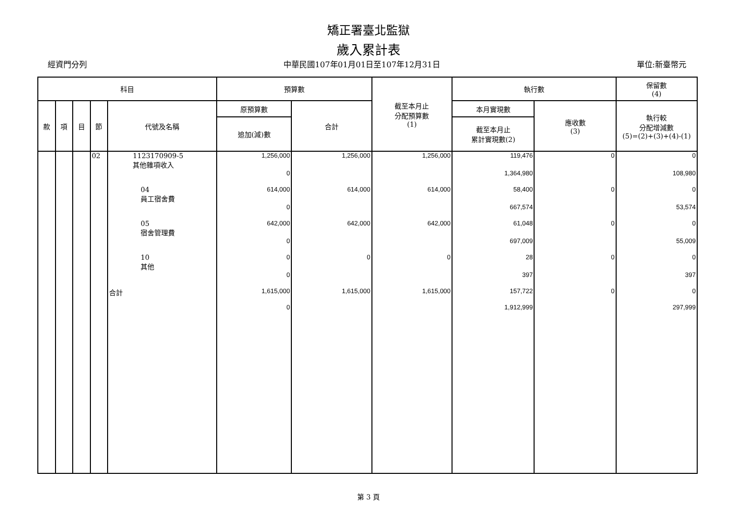矯正署臺北監獄
歲入累計表
經資門分列 中華民國107年01月01日至107年12月31日 單位:新臺幣元
| 科目 | | | | | 預算數 | | 截至本月止 分配預算數 (1) | 執行數 | | 保留數 (4) |
| --- | --- | --- | --- | --- | --- | --- | --- | --- | --- | --- |
| 款 | 項 | 目 | 節 | 代號及名稱 | 原預算數 | 合計 | | 本月實現數 | 應收數 (3) | 執行較 分配增減數 (5)=(2)+(3)+(4)-(1) |
| | | | | | 追加(減)數 | | | 截至本月止 累計實現數(2) | | |
| | | | 02 | 1123170909-5 其他雜項收入 | 1,256,000 | 1,256,000 | 1,256,000 | 119,476 | 0 | 0 |
| | | | | | 0 | | | 1,364,980 | | 108,980 |
| | | | | 04 員工宿舍費 | 614,000 | 614,000 | 614,000 | 58,400 | 0 | 0 |
| | | | | | 0 | | | 667,574 | | 53,574 |
| | | | | 05 宿舍管理費 | 642,000 | 642,000 | 642,000 | 61,048 | 0 | 0 |
| | | | | | 0 | | | 697,009 | | 55,009 |
| | | | | 10 其他 | 0 | 0 | 0 | 28 | 0 | 0 |
| | | | | | 0 | | | 397 | | 397 |
| | | | | 合計 | 1,615,000 | 1,615,000 | 1,615,000 | 157,722 | 0 | 0 |
| | | | | | 0 | | | 1,912,999 | | 297,999 |
第 3 頁